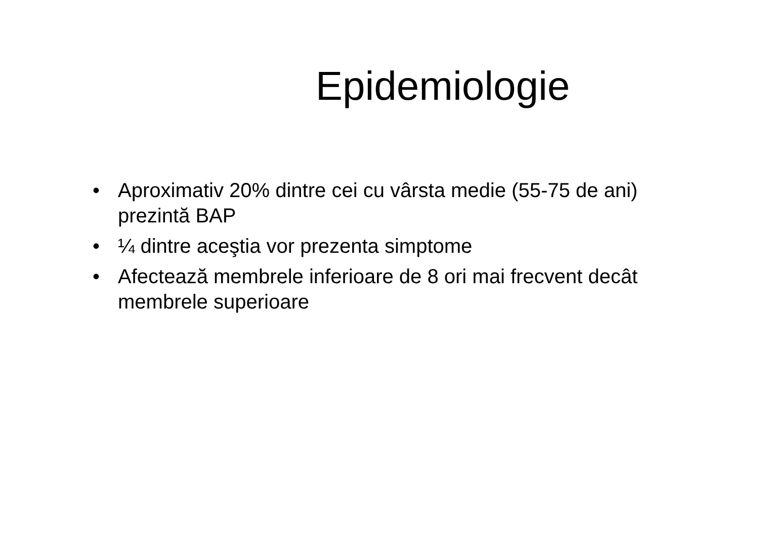Epidemiologie
• Aproximativ 20% dintre cei cu vârsta medie (55-75 de ani) prezintă BAP
• ¼ dintre aceştia vor prezenta simptome
• Afectează membrele inferioare de 8 ori mai frecvent decât membrele superioare